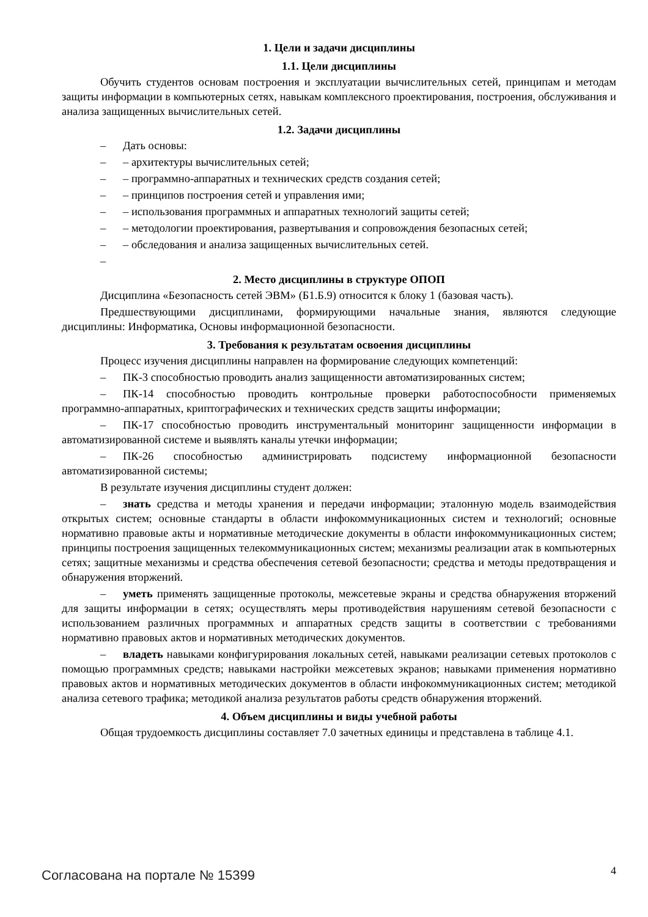1. Цели и задачи дисциплины
1.1. Цели дисциплины
Обучить студентов основам построения и эксплуатации вычислительных сетей, принципам и методам защиты информации в компьютерных сетях, навыкам комплексного проектирования, построения, обслуживания и анализа защищенных вычислительных сетей.
1.2. Задачи дисциплины
– Дать основы:
– – архитектуры вычислительных сетей;
– – программно-аппаратных и технических средств создания сетей;
– – принципов построения сетей и управления ими;
– – использования программных и аппаратных технологий защиты сетей;
– – методологии проектирования, развертывания и сопровождения безопасных сетей;
– – обследования и анализа защищенных вычислительных сетей.
–
2. Место дисциплины в структуре ОПОП
Дисциплина «Безопасность сетей ЭВМ» (Б1.Б.9) относится к блоку 1 (базовая часть).
Предшествующими дисциплинами, формирующими начальные знания, являются следующие дисциплины: Информатика, Основы информационной безопасности.
3. Требования к результатам освоения дисциплины
Процесс изучения дисциплины направлен на формирование следующих компетенций:
– ПК-3 способностью проводить анализ защищенности автоматизированных систем;
– ПК-14 способностью проводить контрольные проверки работоспособности применяемых программно-аппаратных, криптографических и технических средств защиты информации;
– ПК-17 способностью проводить инструментальный мониторинг защищенности информации в автоматизированной системе и выявлять каналы утечки информации;
– ПК-26 способностью администрировать подсистему информационной безопасности автоматизированной системы;
В результате изучения дисциплины студент должен:
– знать средства и методы хранения и передачи информации; эталонную модель взаимодействия открытых систем; основные стандарты в области инфокоммуникационных систем и технологий; основные нормативно правовые акты и нормативные методические документы в области инфокоммуникационных систем; принципы построения защищенных телекоммуникационных систем; механизмы реализации атак в компьютерных сетях; защитные механизмы и средства обеспечения сетевой безопасности; средства и методы предотвращения и обнаружения вторжений.
– уметь применять защищенные протоколы, межсетевые экраны и средства обнаружения вторжений для защиты информации в сетях; осуществлять меры противодействия нарушениям сетевой безопасности с использованием различных программных и аппаратных средств защиты в соответствии с требованиями нормативно правовых актов и нормативных методических документов.
– владеть навыками конфигурирования локальных сетей, навыками реализации сетевых протоколов с помощью программных средств; навыками настройки межсетевых экранов; навыками применения нормативно правовых актов и нормативных методических документов в области инфокоммуникационных систем; методикой анализа сетевого трафика; методикой анализа результатов работы средств обнаружения вторжений.
4. Объем дисциплины и виды учебной работы
Общая трудоемкость дисциплины составляет 7.0 зачетных единицы и представлена в таблице 4.1.
Согласована на портале № 15399 4